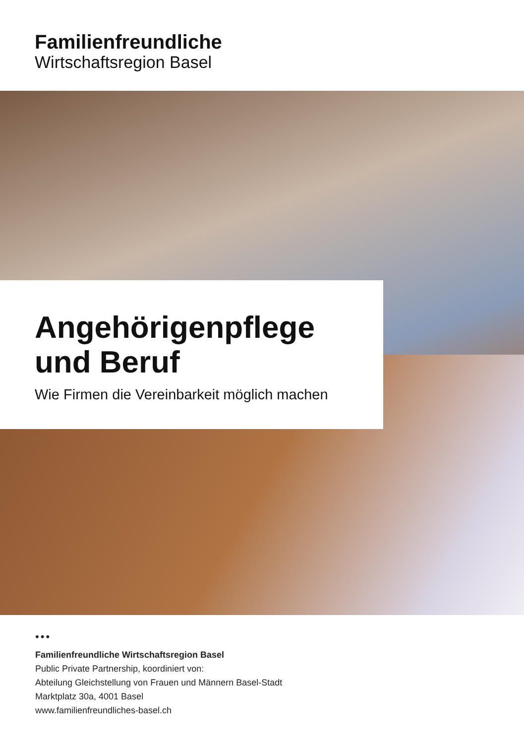Familienfreundliche
Wirtschaftsregion Basel
Angehörigenpflege
und Beruf
Wie Firmen die Vereinbarkeit möglich machen
•••
Familienfreundliche Wirtschaftsregion Basel
Public Private Partnership, koordiniert von:
Abteilung Gleichstellung von Frauen und Männern Basel-Stadt
Marktplatz 30a, 4001 Basel
www.familienfreundliches-basel.ch